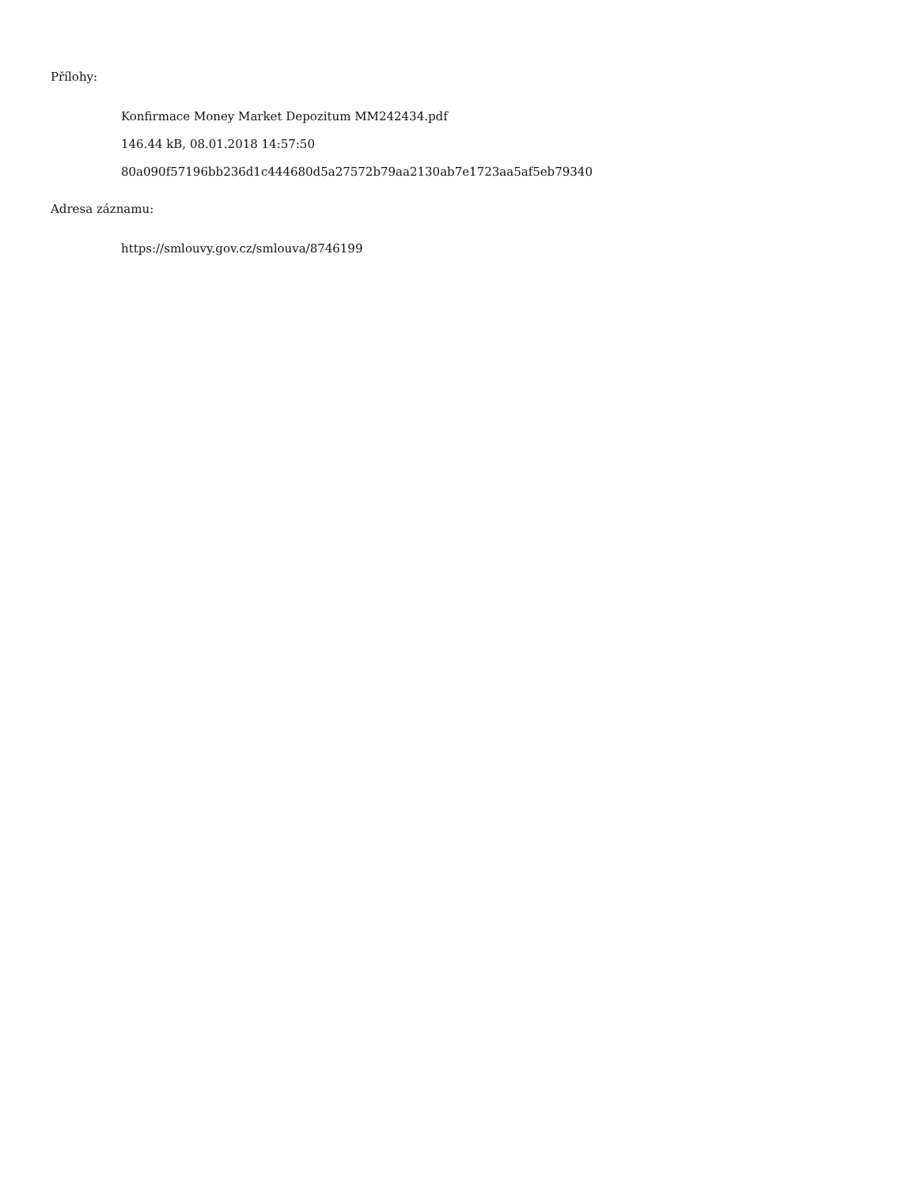Přílohy:
Konfirmace Money Market Depozitum MM242434.pdf
146.44 kB, 08.01.2018 14:57:50
80a090f57196bb236d1c444680d5a27572b79aa2130ab7e1723aa5af5eb79340
Adresa záznamu:
https://smlouvy.gov.cz/smlouva/8746199